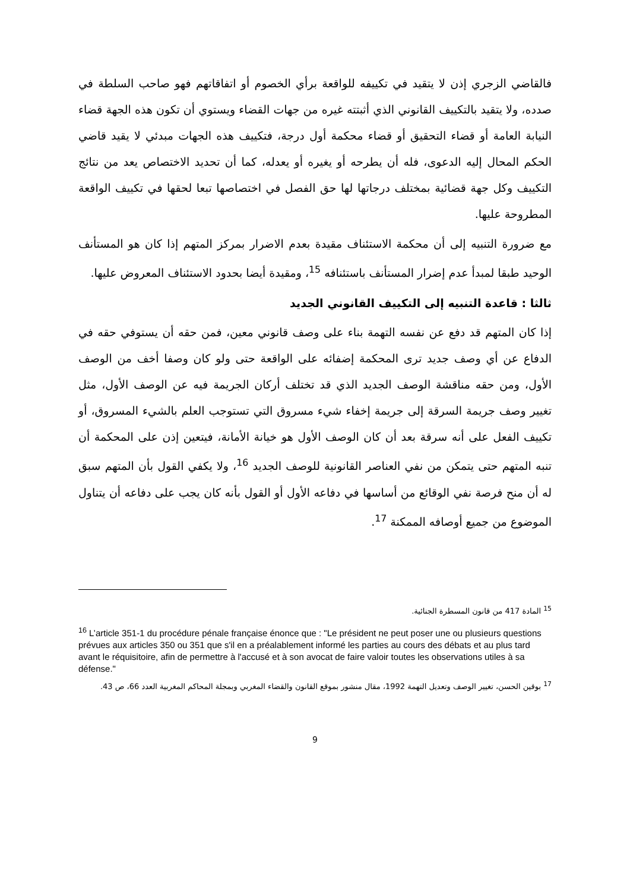فالقاضي الزجري إذن لا يتقيد في تكييفه للواقعة برأي الخصوم أو اتفاقاتهم فهو صاحب السلطة في صدده، ولا يتقيد بالتكييف القانوني الذي أثبتته غيره من جهات القضاء ويستوي أن تكون هذه الجهة قضاء النيابة العامة أو قضاء التحقيق أو قضاء محكمة أول درجة، فتكييف هذه الجهات مبدئي لا يقيد قاضي الحكم المحال إليه الدعوى، فله أن يطرحه أو يغيره أو يعدله، كما أن تحديد الاختصاص يعد من نتائج التكييف وكل جهة قضائية بمختلف درجاتها لها حق الفصل في اختصاصها تبعا لحقها في تكييف الواقعة المطروحة عليها.
مع ضرورة التنبيه إلى أن محكمة الاستئناف مقيدة بعدم الاضرار بمركز المتهم إذا كان هو المستأنف الوحيد طبقا لمبدأ عدم إضرار المستأنف باستئنافه <sup>15</sup>، ومقيدة أيضا بحدود الاستئناف المعروض عليها.
ثالثا : قاعدة التنبيه إلى التكييف القانوني الجديد
إذا كان المتهم قد دفع عن نفسه التهمة بناء على وصف قانوني معين، فمن حقه أن يستوفي حقه في الدفاع عن أي وصف جديد ترى المحكمة إضفائه على الواقعة حتى ولو كان وصفا أخف من الوصف الأول، ومن حقه مناقشة الوصف الجديد الذي قد تختلف أركان الجريمة فيه عن الوصف الأول، مثل تغيير وصف جريمة السرقة إلى جريمة إخفاء شيء مسروق التي تستوجب العلم بالشيء المسروق، أو تكييف الفعل على أنه سرقة بعد أن كان الوصف الأول هو خيانة الأمانة، فيتعين إذن على المحكمة أن تنبه المتهم حتى يتمكن من نفي العناصر القانونية للوصف الجديد <sup>16</sup>، ولا يكفي القول بأن المتهم سبق له أن منح فرصة نفي الوقائع من أساسها في دفاعه الأول أو القول بأنه كان يجب على دفاعه أن يتناول الموضوع من جميع أوصافه الممكنة <sup>17</sup>.
<sup>15</sup> المادة 417 من قانون المسطرة الجنائية.
<sup>16</sup> L’article 351-1 du procédure pénale française énonce que : "Le président ne peut poser une ou plusieurs questions prévues aux articles 350 ou 351 que s'il en a préalablement informé les parties au cours des débats et au plus tard avant le réquisitoire, afin de permettre à l'accusé et à son avocat de faire valoir toutes les observations utiles à sa défense."
<sup>17</sup> بوقين الحسن، تغيير الوصف وتعديل التهمة 1992، مقال منشور بموقع القانون والقضاء المغربي وبمجلة المحاكم المغربية العدد 66، ص 43.
9